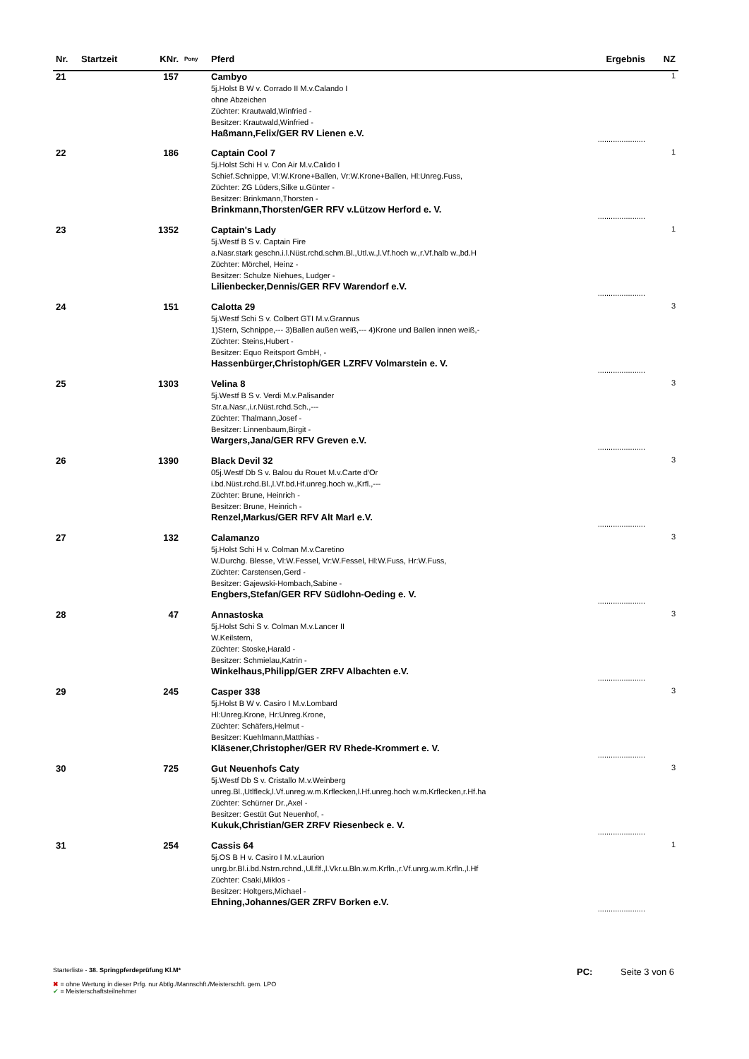| Nr. | Startzeit | KNr. | Pony | Pferd | Ergebnis | NZ |
| --- | --- | --- | --- | --- | --- | --- |
| 21 | | 157 | | Cambyo 5j.Holst B W v. Corrado II M.v.Calando I ohne Abzeichen Züchter: Krautwald,Winfried - Besitzer: Krautwald,Winfried - Haßmann,Felix/GER RV Lienen e.V. | ...................... | 1 |
| 22 | | 186 | | Captain Cool 7 5j.Holst Schi H v. Con Air M.v.Calido I Schief.Schnippe, Vl:W.Krone+Ballen, Vr:W.Krone+Ballen, Hl:Unreg.Fuss, Züchter: ZG Lüders,Silke u.Günter - Besitzer: Brinkmann,Thorsten - Brinkmann,Thorsten/GER RFV v.Lützow Herford e. V. | ...................... | 1 |
| 23 | | 1352 | | Captain's Lady 5j.Westf B S v. Captain Fire a.Nasr.stark geschn.i.l.Nüst.rchd.schm.Bl.,Utl.w.,l.Vf.hoch w.,r.Vf.halb w.,bd.H Züchter: Mörchel, Heinz - Besitzer: Schulze Niehues, Ludger - Lilienbecker,Dennis/GER RFV Warendorf e.V. | ...................... | 1 |
| 24 | | 151 | | Calotta 29 5j.Westf Schi S v. Colbert GTI M.v.Grannus 1)Stern, Schnippe,--- 3)Ballen außen weiß,--- 4)Krone und Ballen innen weiß,- Züchter: Steins,Hubert - Besitzer: Equo Reitsport GmbH, - Hassenbürger,Christoph/GER LZRFV Volmarstein e. V. | ...................... | 3 |
| 25 | | 1303 | | Velina 8 5j.Westf B S v. Verdi M.v.Palisander Str.a.Nasr.,i.r.Nüst.rchd.Sch.,--- Züchter: Thalmann,Josef - Besitzer: Linnenbaum,Birgit - Wargers,Jana/GER RFV Greven e.V. | ...................... | 3 |
| 26 | | 1390 | | Black Devil 32 05j.Westf Db S v. Balou du Rouet M.v.Carte d'Or i.bd.Nüst.rchd.Bl.,l.Vf.bd.Hf.unreg.hoch w.,Krfl.,--- Züchter: Brune, Heinrich - Besitzer: Brune, Heinrich - Renzel,Markus/GER RFV Alt Marl e.V. | ...................... | 3 |
| 27 | | 132 | | Calamanzo 5j.Holst Schi H v. Colman M.v.Caretino W.Durchg. Blesse, Vl:W.Fessel, Vr:W.Fessel, Hl:W.Fuss, Hr:W.Fuss, Züchter: Carstensen,Gerd - Besitzer: Gajewski-Hombach,Sabine - Engbers,Stefan/GER RFV Südlohn-Oeding e. V. | ...................... | 3 |
| 28 | | 47 | | Annastoska 5j.Holst Schi S v. Colman M.v.Lancer II W.Keilstern, Züchter: Stoske,Harald - Besitzer: Schmielau,Katrin - Winkelhaus,Philipp/GER ZRFV Albachten e.V. | ...................... | 3 |
| 29 | | 245 | | Casper 338 5j.Holst B W v. Casiro I M.v.Lombard Hl:Unreg.Krone, Hr:Unreg.Krone, Züchter: Schäfers,Helmut - Besitzer: Kuehlmann,Matthias - Kläsener,Christopher/GER RV Rhede-Krommert e. V. | ...................... | 3 |
| 30 | | 725 | | Gut Neuenhofs Caty 5j.Westf Db S v. Cristallo M.v.Weinberg unreg.Bl.,Utlfleck,l.Vf.unreg.w.m.Krflecken,l.Hf.unreg.hoch w.m.Krflecken,r.Hf.ha Züchter: Schürner Dr.,Axel - Besitzer: Gestüt Gut Neuenhof, - Kukuk,Christian/GER ZRFV Riesenbeck e. V. | ...................... | 3 |
| 31 | | 254 | | Cassis 64 5j.OS B H v. Casiro I M.v.Laurion unrg.br.Bl.i.bd.Nstrn.rchnd.,Ul.flf.,l.Vkr.u.Bln.w.m.Krfln.,r.Vf.unrg.w.m.Krfln.,l.Hf Züchter: Csaki,Miklos - Besitzer: Holtgers,Michael - Ehning,Johannes/GER ZRFV Borken e.V. | ...................... | 1 |
Starterliste - 38. Springpferdeprüfung Kl.M*
✖ = ohne Wertung in dieser Prfg. nur Abtlg./Mannschft./Meisterschft. gem. LPO
✔ = Meisterschaftsteilnehmer
PC: Seite 3 von 6